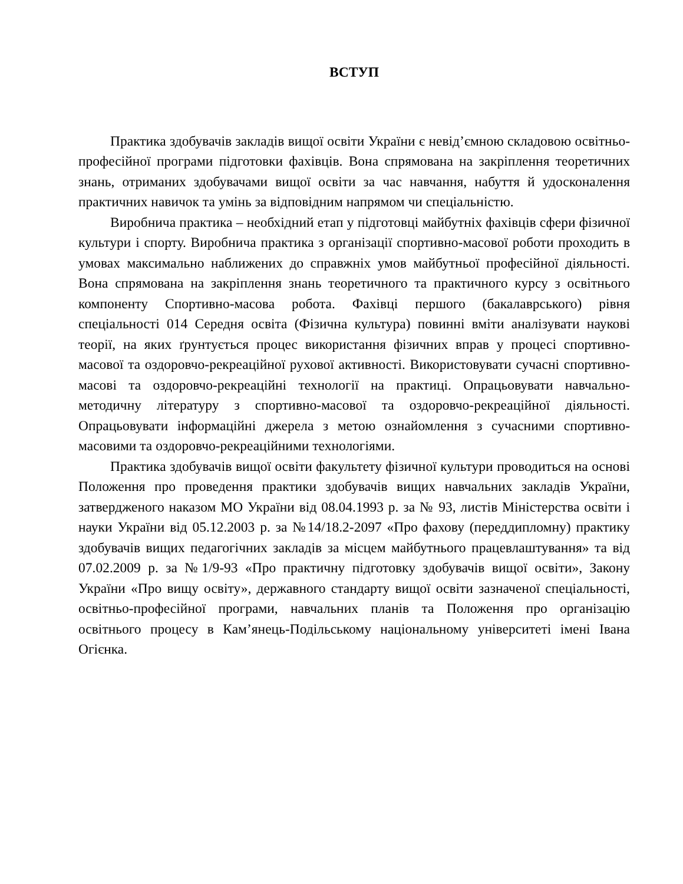ВСТУП
Практика здобувачів закладів вищої освіти України є невід’ємною складовою освітньо-професійної програми підготовки фахівців. Вона спрямована на закріплення теоретичних знань, отриманих здобувачами вищої освіти за час навчання, набуття й удосконалення практичних навичок та умінь за відповідним напрямом чи спеціальністю.
Виробнича практика – необхідний етап у підготовці майбутніх фахівців сфери фізичної культури і спорту. Виробнича практика з організації спортивно-масової роботи проходить в умовах максимально наближених до справжніх умов майбутньої професійної діяльності. Вона спрямована на закріплення знань теоретичного та практичного курсу з освітнього компоненту Спортивно-масова робота. Фахівці першого (бакалаврського) рівня спеціальності 014 Середня освіта (Фізична культура) повинні вміти аналізувати наукові теорії, на яких ґрунтується процес використання фізичних вправ у процесі спортивно-масової та оздоровчо-рекреаційної рухової активності. Використовувати сучасні спортивно-масові та оздоровчо-рекреаційні технології на практиці. Опрацьовувати навчально-методичну літературу з спортивно-масової та оздоровчо-рекреаційної діяльності. Опрацьовувати інформаційні джерела з метою ознайомлення з сучасними спортивно-масовими та оздоровчо-рекреаційними технологіями.
Практика здобувачів вищої освіти факультету фізичної культури проводиться на основі Положення про проведення практики здобувачів вищих навчальних закладів України, затвердженого наказом МО України від 08.04.1993 р. за № 93, листів Міністерства освіти і науки України від 05.12.2003 р. за №14/18.2-2097 «Про фахову (переддипломну) практику здобувачів вищих педагогічних закладів за місцем майбутнього працевлаштування» та від 07.02.2009 р. за №1/9-93 «Про практичну підготовку здобувачів вищої освіти», Закону України «Про вищу освіту», державного стандарту вищої освіти зазначеної спеціальності, освітньо-професійної програми, навчальних планів та Положення про організацію освітнього процесу в Кам’янець-Подільському національному університеті імені Івана Огієнка.